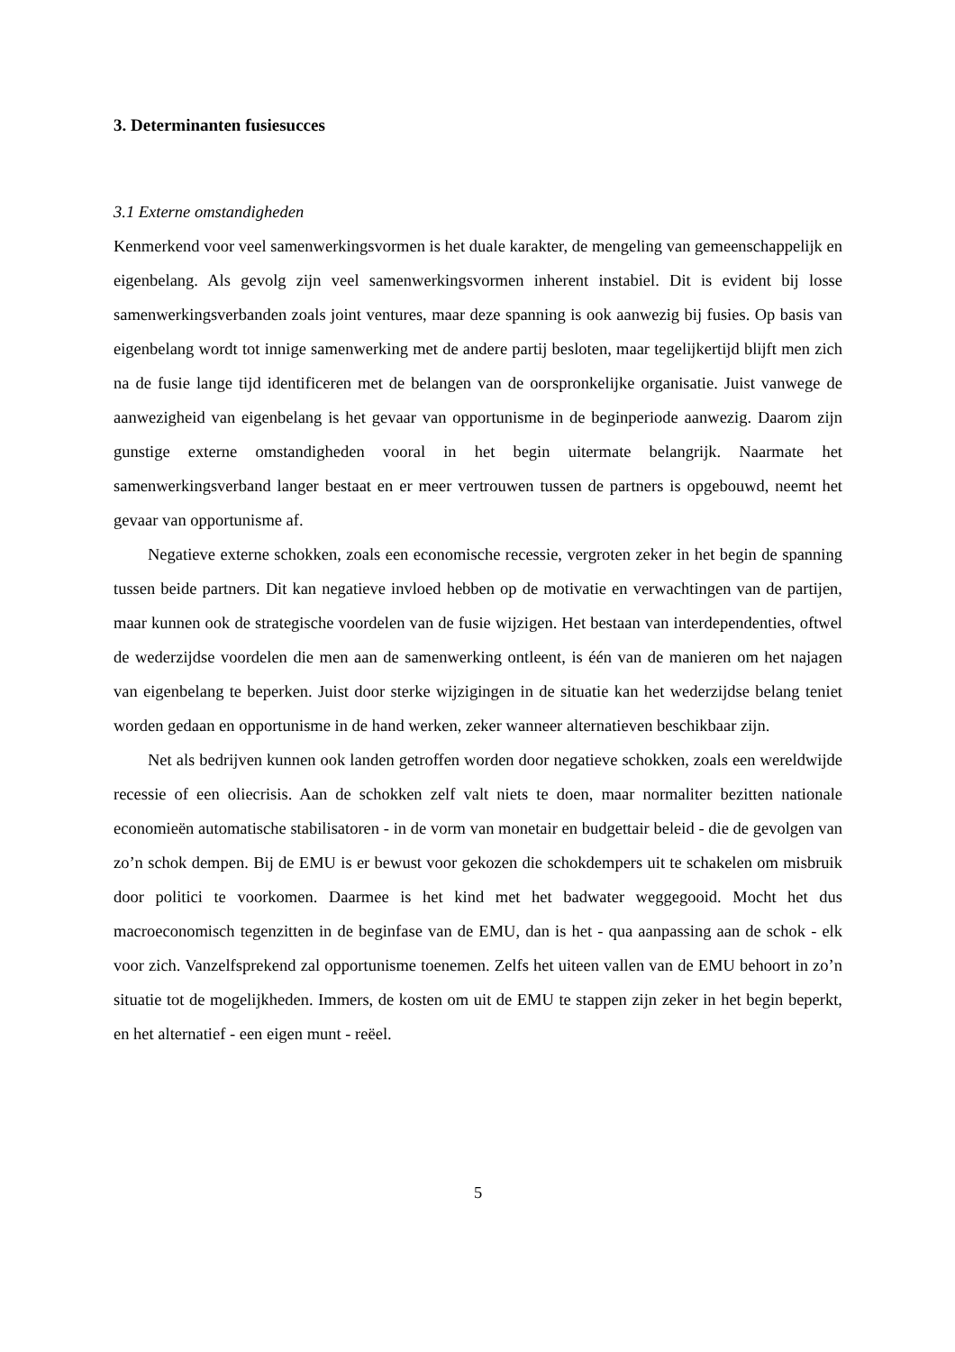3. Determinanten fusiesucces
3.1 Externe omstandigheden
Kenmerkend voor veel samenwerkingsvormen is het duale karakter, de mengeling van gemeenschappelijk en eigenbelang. Als gevolg zijn veel samenwerkingsvormen inherent instabiel. Dit is evident bij losse samenwerkingsverbanden zoals joint ventures, maar deze spanning is ook aanwezig bij fusies. Op basis van eigenbelang wordt tot innige samenwerking met de andere partij besloten, maar tegelijkertijd blijft men zich na de fusie lange tijd identificeren met de belangen van de oorspronkelijke organisatie. Juist vanwege de aanwezigheid van eigenbelang is het gevaar van opportunisme in de beginperiode aanwezig. Daarom zijn gunstige externe omstandigheden vooral in het begin uitermate belangrijk. Naarmate het samenwerkingsverband langer bestaat en er meer vertrouwen tussen de partners is opgebouwd, neemt het gevaar van opportunisme af.
Negatieve externe schokken, zoals een economische recessie, vergroten zeker in het begin de spanning tussen beide partners. Dit kan negatieve invloed hebben op de motivatie en verwachtingen van de partijen, maar kunnen ook de strategische voordelen van de fusie wijzigen. Het bestaan van interdependenties, oftwel de wederzijdse voordelen die men aan de samenwerking ontleent, is één van de manieren om het najagen van eigenbelang te beperken. Juist door sterke wijzigingen in de situatie kan het wederzijdse belang teniet worden gedaan en opportunisme in de hand werken, zeker wanneer alternatieven beschikbaar zijn.
Net als bedrijven kunnen ook landen getroffen worden door negatieve schokken, zoals een wereldwijde recessie of een oliecrisis. Aan de schokken zelf valt niets te doen, maar normaliter bezitten nationale economieën automatische stabilisatoren - in de vorm van monetair en budgettair beleid - die de gevolgen van zo’n schok dempen. Bij de EMU is er bewust voor gekozen die schokdempers uit te schakelen om misbruik door politici te voorkomen. Daarmee is het kind met het badwater weggegooid. Mocht het dus macroeconomisch tegenzitten in de beginfase van de EMU, dan is het - qua aanpassing aan de schok - elk voor zich. Vanzelfsprekend zal opportunisme toenemen. Zelfs het uiteen vallen van de EMU behoort in zo’n situatie tot de mogelijkheden. Immers, de kosten om uit de EMU te stappen zijn zeker in het begin beperkt, en het alternatief - een eigen munt - reëel.
5